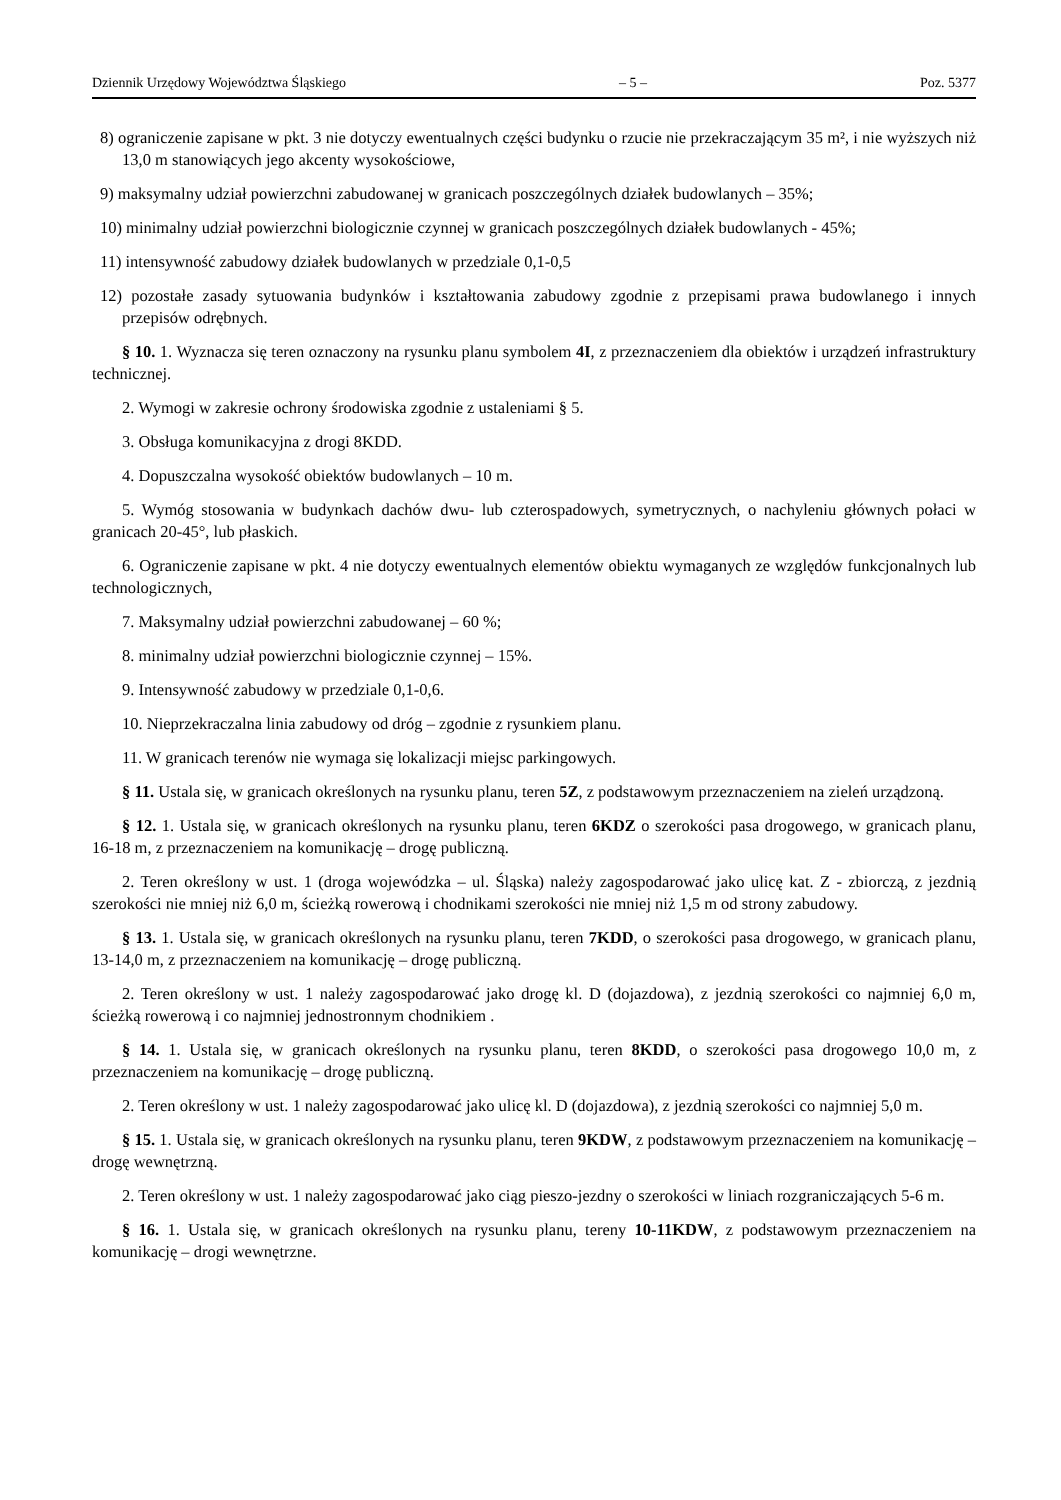Dziennik Urzędowy Województwa Śląskiego – 5 – Poz. 5377
8) ograniczenie zapisane w pkt. 3 nie dotyczy ewentualnych części budynku o rzucie nie przekraczającym 35 m², i nie wyższych niż 13,0 m stanowiących jego akcenty wysokościowe,
9) maksymalny udział powierzchni zabudowanej w granicach poszczególnych działek budowlanych – 35%;
10) minimalny udział powierzchni biologicznie czynnej w granicach poszczególnych działek budowlanych - 45%;
11) intensywność zabudowy działek budowlanych w przedziale 0,1-0,5
12) pozostałe zasady sytuowania budynków i kształtowania zabudowy zgodnie z przepisami prawa budowlanego i innych przepisów odrębnych.
§ 10. 1. Wyznacza się teren oznaczony na rysunku planu symbolem 4I, z przeznaczeniem dla obiektów i urządzeń infrastruktury technicznej.
2. Wymogi w zakresie ochrony środowiska zgodnie z ustaleniami § 5.
3. Obsługa komunikacyjna z drogi 8KDD.
4. Dopuszczalna wysokość obiektów budowlanych – 10 m.
5. Wymóg stosowania w budynkach dachów dwu- lub czterospadowych, symetrycznych, o nachyleniu głównych połaci w granicach 20-45°, lub płaskich.
6. Ograniczenie zapisane w pkt. 4 nie dotyczy ewentualnych elementów obiektu wymaganych ze względów funkcjonalnych lub technologicznych,
7. Maksymalny udział powierzchni zabudowanej – 60 %;
8. minimalny udział powierzchni biologicznie czynnej – 15%.
9. Intensywność zabudowy w przedziale 0,1-0,6.
10. Nieprzekraczalna linia zabudowy od dróg – zgodnie z rysunkiem planu.
11. W granicach terenów nie wymaga się lokalizacji miejsc parkingowych.
§ 11. Ustala się, w granicach określonych na rysunku planu, teren 5Z, z podstawowym przeznaczeniem na zieleń urządzoną.
§ 12. 1. Ustala się, w granicach określonych na rysunku planu, teren 6KDZ o szerokości pasa drogowego, w granicach planu, 16-18 m, z przeznaczeniem na komunikację – drogę publiczną.
2. Teren określony w ust. 1 (droga wojewódzka – ul. Śląska) należy zagospodarować jako ulicę kat. Z - zbiorczą, z jezdnią szerokości nie mniej niż 6,0 m, ścieżką rowerową i chodnikami szerokości nie mniej niż 1,5 m od strony zabudowy.
§ 13. 1. Ustala się, w granicach określonych na rysunku planu, teren 7KDD, o szerokości pasa drogowego, w granicach planu, 13-14,0 m, z przeznaczeniem na komunikację – drogę publiczną.
2. Teren określony w ust. 1 należy zagospodarować jako drogę kl. D (dojazdowa), z jezdnią szerokości co najmniej 6,0 m, ścieżką rowerową i co najmniej jednostronnym chodnikiem .
§ 14. 1. Ustala się, w granicach określonych na rysunku planu, teren 8KDD, o szerokości pasa drogowego 10,0 m, z przeznaczeniem na komunikację – drogę publiczną.
2. Teren określony w ust. 1 należy zagospodarować jako ulicę kl. D (dojazdowa), z jezdnią szerokości co najmniej 5,0 m.
§ 15. 1. Ustala się, w granicach określonych na rysunku planu, teren 9KDW, z podstawowym przeznaczeniem na komunikację – drogę wewnętrzną.
2. Teren określony w ust. 1 należy zagospodarować jako ciąg pieszo-jezdny o szerokości w liniach rozgraniczających 5-6 m.
§ 16. 1. Ustala się, w granicach określonych na rysunku planu, tereny 10-11KDW, z podstawowym przeznaczeniem na komunikację – drogi wewnętrzne.